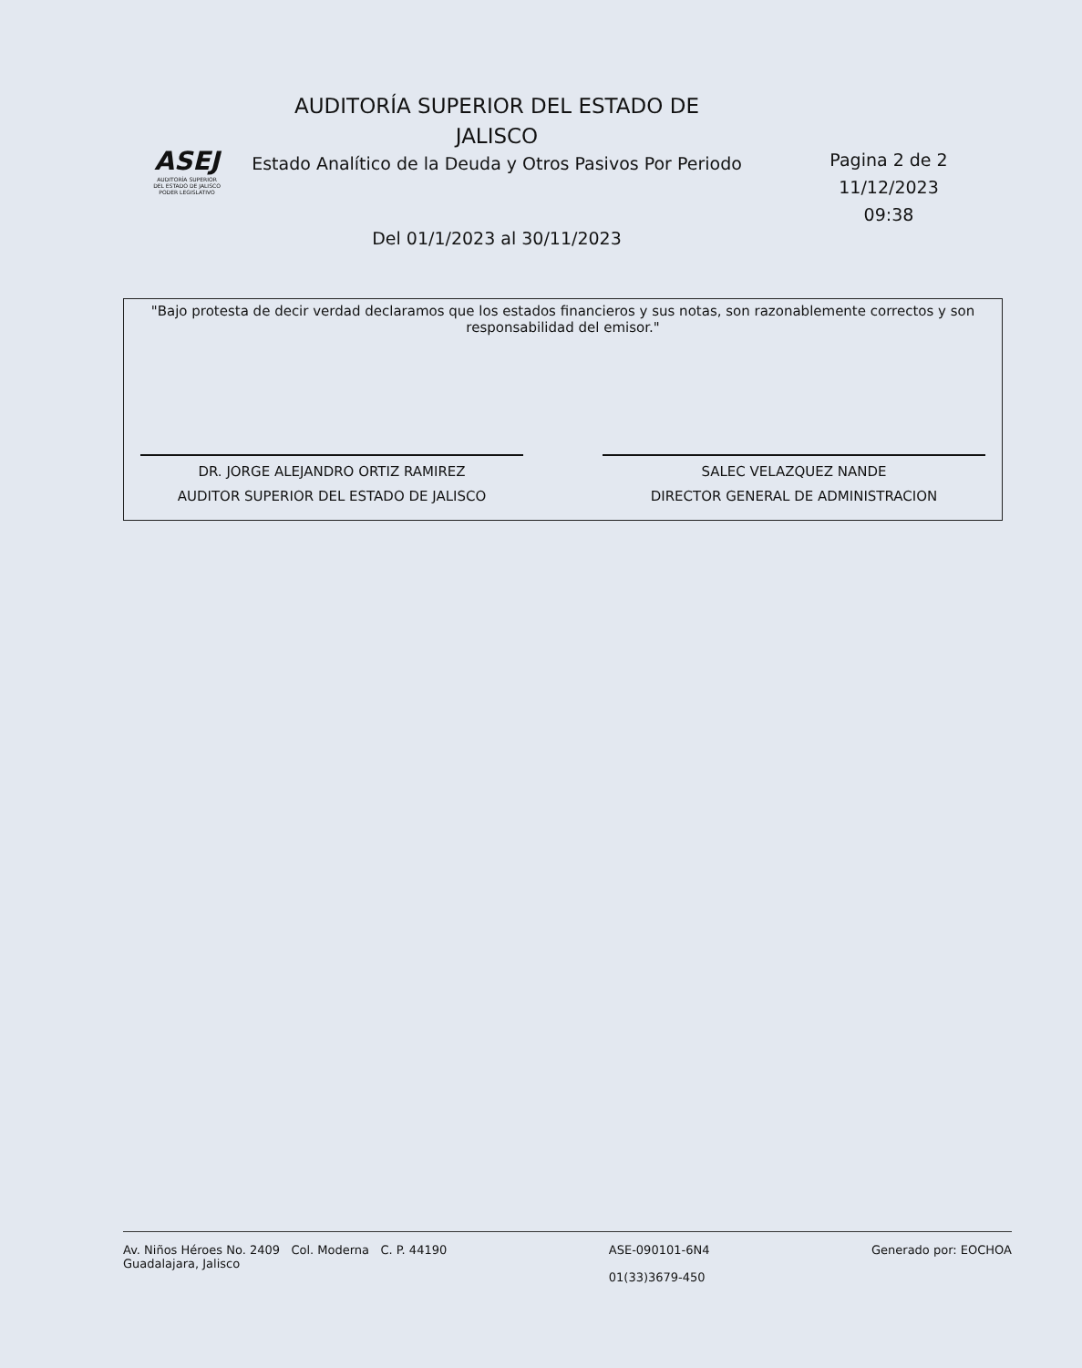ASEJ
AUDITORÍA SUPERIOR
DEL ESTADO DE JALISCO
PODER LEGISLATIVO
AUDITORÍA SUPERIOR DEL ESTADO DE
JALISCO
Estado Analítico de la Deuda y Otros Pasivos Por Periodo
Del 01/1/2023 al 30/11/2023
Pagina 2 de 2
11/12/2023
09:38
"Bajo protesta de decir verdad declaramos que los estados financieros y sus notas, son razonablemente correctos y son responsabilidad del emisor."
DR. JORGE ALEJANDRO ORTIZ RAMIREZ
AUDITOR SUPERIOR DEL ESTADO DE JALISCO
SALEC VELAZQUEZ NANDE
DIRECTOR GENERAL DE ADMINISTRACION
Av. Niños Héroes No. 2409 Col. Moderna C. P. 44190
Guadalajara, Jalisco
ASE-090101-6N4
01(33)3679-450
Generado por: EOCHOA